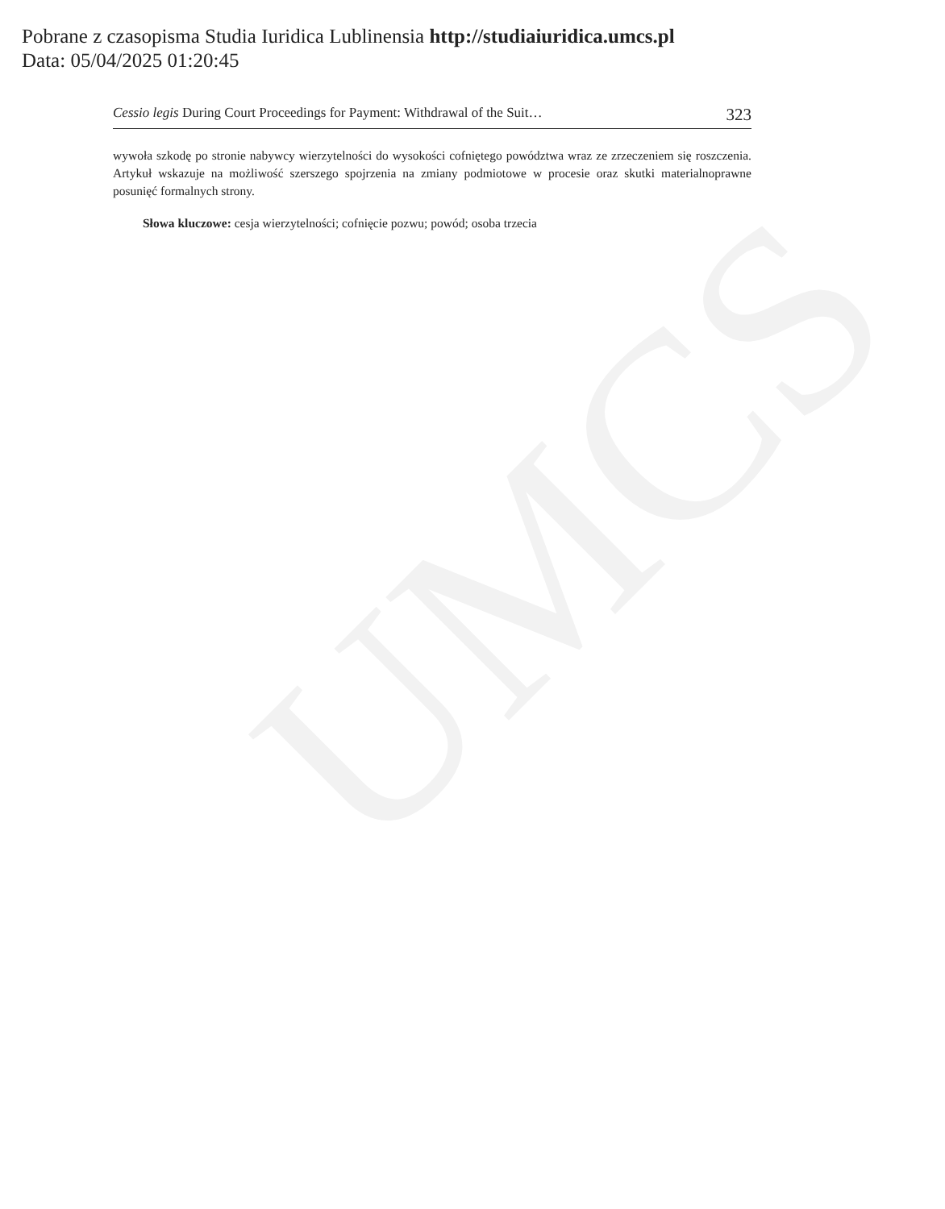UMCS
Pobrane z czasopisma Studia Iuridica Lublinensia http://studiaiuridica.umcs.pl
Data: 05/04/2025 01:20:45
Cessio legis During Court Proceedings for Payment: Withdrawal of the Suit… 323
wywoła szkodę po stronie nabywcy wierzytelności do wysokości cofniętego powództwa wraz ze zrzeczeniem się roszczenia. Artykuł wskazuje na możliwość szerszego spojrzenia na zmiany podmiotowe w procesie oraz skutki materialnoprawne posunięć formalnych strony.
Słowa kluczowe: cesja wierzytelności; cofnięcie pozwu; powód; osoba trzecia